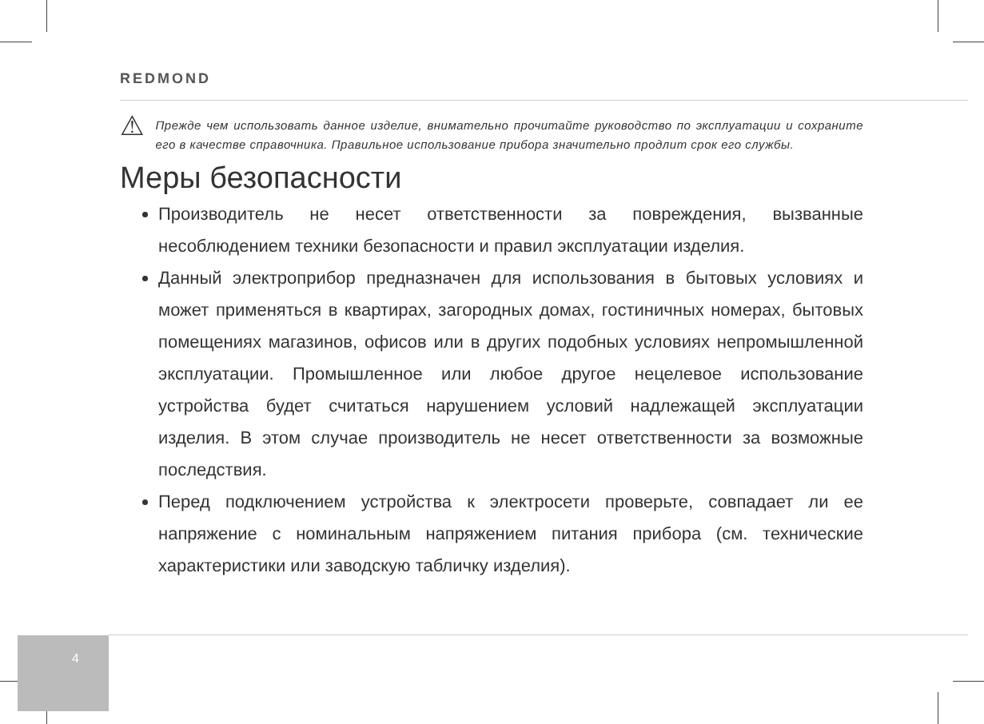REDMOND
⚠
Прежде чем использовать данное изделие, внимательно прочитайте руководство по эксплуатации и сохраните его в качестве справочника. Правильное использование прибора значительно продлит срок его службы.
Меры безопасности
Производитель не несет ответственности за повреждения, вызванные несоблюдением техники безопасности и правил эксплуатации изделия.
Данный электроприбор предназначен для использования в бытовых условиях и может применяться в квартирах, загородных домах, гостиничных номерах, бытовых помещениях магазинов, офисов или в других подобных условиях непромышленной эксплуатации. Промышленное или любое другое нецелевое использование устройства будет считаться нарушением условий надлежащей эксплуатации изделия. В этом случае производитель не несет ответственности за возможные последствия.
Перед подключением устройства к электросети проверьте, совпадает ли ее напряжение с номинальным напряжением питания прибора (см. технические характеристики или заводскую табличку изделия).
4